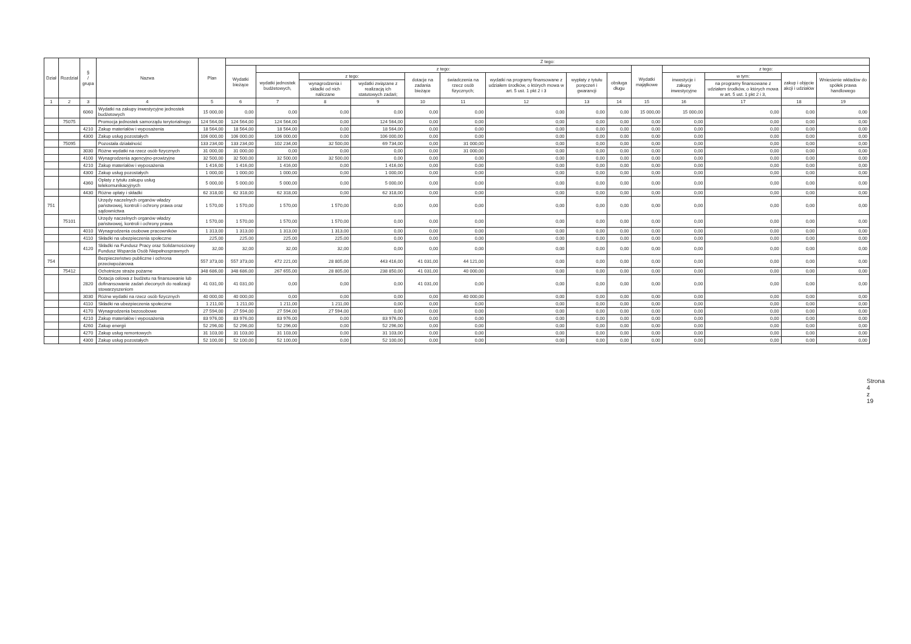| Dział | Rozdział | § / grupa | Nazwa | Plan | Z tego: | | | | | | | | | | | | | |
| --- | --- | --- | --- | --- | --- | --- | --- | --- | --- | --- | --- | --- | --- | --- | --- | --- | --- | --- |
| | | | | | Wydatki bieżące | z tego: | | | | | | | | Wydatki majątkowe | z tego: | | | |
| | | | | | | wydatki jednostek budżetowych, | z tego: | | dotacje na zadania bieżące | świadczenia na rzecz osób fizycznych; | wydatki na programy finansowane z udziałem środków, o których mowa w art. 5 ust. 1 pkt 2 i 3 | wypłaty z tytułu poręczeń i gwarancji | obsługa długu | | inwestycje i zakupy inwestycyjne | w tym: | zakup i objęcie akcji i udziałów | Wniesienie wkładów do spółek prawa handlowego |
| | | | | | | | wynagrodzenia i składki od nich naliczane | wydatki związane z realizacją ich statutowych zadań; | | | | | | | | na programy finansowane z udziałem środków, o których mowa w art. 5 ust. 1 pkt 2 i 3, | | |
| 1 | 2 | 3 | 4 | 5 | 6 | 7 | 8 | 9 | 10 | 11 | 12 | 13 | 14 | 15 | 16 | 17 | 18 | 19 |
| | | 6060 | Wydatki na zakupy inwestycyjne jednostek budżetowych | 15 000,00 | 0,00 | 0,00 | 0,00 | 0,00 | 0,00 | 0,00 | 0,00 | 0,00 | 0,00 | 15 000,00 | 15 000,00 | 0,00 | 0,00 | 0,00 |
| | 75075 | | Promocja jednostek samorządu terytorialnego | 124 564,00 | 124 564,00 | 124 564,00 | 0,00 | 124 564,00 | 0,00 | 0,00 | 0,00 | 0,00 | 0,00 | 0,00 | 0,00 | 0,00 | 0,00 | 0,00 |
| | | 4210 | Zakup materiałów i wyposażenia | 18 564,00 | 18 564,00 | 18 564,00 | 0,00 | 18 564,00 | 0,00 | 0,00 | 0,00 | 0,00 | 0,00 | 0,00 | 0,00 | 0,00 | 0,00 | 0,00 |
| | | 4300 | Zakup usług pozostałych | 106 000,00 | 106 000,00 | 106 000,00 | 0,00 | 106 000,00 | 0,00 | 0,00 | 0,00 | 0,00 | 0,00 | 0,00 | 0,00 | 0,00 | 0,00 | 0,00 |
| | 75095 | | Pozostała działalność | 133 234,00 | 133 234,00 | 102 234,00 | 32 500,00 | 69 734,00 | 0,00 | 31 000,00 | 0,00 | 0,00 | 0,00 | 0,00 | 0,00 | 0,00 | 0,00 | 0,00 |
| | | 3030 | Różne wydatki na rzecz osób fizycznych | 31 000,00 | 31 000,00 | 0,00 | 0,00 | 0,00 | 0,00 | 31 000,00 | 0,00 | 0,00 | 0,00 | 0,00 | 0,00 | 0,00 | 0,00 | 0,00 |
| | | 4100 | Wynagrodzenia agencyjno-prowizyjne | 32 500,00 | 32 500,00 | 32 500,00 | 32 500,00 | 0,00 | 0,00 | 0,00 | 0,00 | 0,00 | 0,00 | 0,00 | 0,00 | 0,00 | 0,00 | 0,00 |
| | | 4210 | Zakup materiałów i wyposażenia | 1 416,00 | 1 416,00 | 1 416,00 | 0,00 | 1 416,00 | 0,00 | 0,00 | 0,00 | 0,00 | 0,00 | 0,00 | 0,00 | 0,00 | 0,00 | 0,00 |
| | | 4300 | Zakup usług pozostałych | 1 000,00 | 1 000,00 | 1 000,00 | 0,00 | 1 000,00 | 0,00 | 0,00 | 0,00 | 0,00 | 0,00 | 0,00 | 0,00 | 0,00 | 0,00 | 0,00 |
| | | 4360 | Opłaty z tytułu zakupu usług telekomunikacyjnych | 5 000,00 | 5 000,00 | 5 000,00 | 0,00 | 5 000,00 | 0,00 | 0,00 | 0,00 | 0,00 | 0,00 | 0,00 | 0,00 | 0,00 | 0,00 | 0,00 |
| | | 4430 | Różne opłaty i składki | 62 318,00 | 62 318,00 | 62 318,00 | 0,00 | 62 318,00 | 0,00 | 0,00 | 0,00 | 0,00 | 0,00 | 0,00 | 0,00 | 0,00 | 0,00 | 0,00 |
| 751 | | | Urzędy naczelnych organów władzy państwowej, kontroli i ochrony prawa oraz sądownictwa | 1 570,00 | 1 570,00 | 1 570,00 | 1 570,00 | 0,00 | 0,00 | 0,00 | 0,00 | 0,00 | 0,00 | 0,00 | 0,00 | 0,00 | 0,00 | 0,00 |
| | 75101 | | Urzędy naczelnych organów władzy państwowej, kontroli i ochrony prawa | 1 570,00 | 1 570,00 | 1 570,00 | 1 570,00 | 0,00 | 0,00 | 0,00 | 0,00 | 0,00 | 0,00 | 0,00 | 0,00 | 0,00 | 0,00 | 0,00 |
| | | 4010 | Wynagrodzenia osobowe pracowników | 1 313,00 | 1 313,00 | 1 313,00 | 1 313,00 | 0,00 | 0,00 | 0,00 | 0,00 | 0,00 | 0,00 | 0,00 | 0,00 | 0,00 | 0,00 | 0,00 |
| | | 4110 | Składki na ubezpieczenia społeczne | 225,00 | 225,00 | 225,00 | 225,00 | 0,00 | 0,00 | 0,00 | 0,00 | 0,00 | 0,00 | 0,00 | 0,00 | 0,00 | 0,00 | 0,00 |
| | | 4120 | Składki na Fundusz Pracy oraz Solidarnościowy Fundusz Wsparcia Osób Niepełnosprawnych | 32,00 | 32,00 | 32,00 | 32,00 | 0,00 | 0,00 | 0,00 | 0,00 | 0,00 | 0,00 | 0,00 | 0,00 | 0,00 | 0,00 | 0,00 |
| 754 | | | Bezpieczeństwo publiczne i ochrona przeciwpożarowa | 557 373,00 | 557 373,00 | 472 221,00 | 28 805,00 | 443 416,00 | 41 031,00 | 44 121,00 | 0,00 | 0,00 | 0,00 | 0,00 | 0,00 | 0,00 | 0,00 | 0,00 |
| | 75412 | | Ochotnicze straże pożarne | 348 686,00 | 348 686,00 | 267 655,00 | 28 805,00 | 238 850,00 | 41 031,00 | 40 000,00 | 0,00 | 0,00 | 0,00 | 0,00 | 0,00 | 0,00 | 0,00 | 0,00 |
| | | 2820 | Dotacja celowa z budżetu na finansowanie lub dofinansowanie zadań zleconych do realizacji stowarzyszeniom | 41 031,00 | 41 031,00 | 0,00 | 0,00 | 0,00 | 41 031,00 | 0,00 | 0,00 | 0,00 | 0,00 | 0,00 | 0,00 | 0,00 | 0,00 | 0,00 |
| | | 3030 | Różne wydatki na rzecz osób fizycznych | 40 000,00 | 40 000,00 | 0,00 | 0,00 | 0,00 | 0,00 | 40 000,00 | 0,00 | 0,00 | 0,00 | 0,00 | 0,00 | 0,00 | 0,00 | 0,00 |
| | | 4110 | Składki na ubezpieczenia społeczne | 1 211,00 | 1 211,00 | 1 211,00 | 1 211,00 | 0,00 | 0,00 | 0,00 | 0,00 | 0,00 | 0,00 | 0,00 | 0,00 | 0,00 | 0,00 | 0,00 |
| | | 4170 | Wynagrodzenia bezosobowe | 27 594,00 | 27 594,00 | 27 594,00 | 27 594,00 | 0,00 | 0,00 | 0,00 | 0,00 | 0,00 | 0,00 | 0,00 | 0,00 | 0,00 | 0,00 | 0,00 |
| | | 4210 | Zakup materiałów i wyposażenia | 83 976,00 | 83 976,00 | 83 976,00 | 0,00 | 83 976,00 | 0,00 | 0,00 | 0,00 | 0,00 | 0,00 | 0,00 | 0,00 | 0,00 | 0,00 | 0,00 |
| | | 4260 | Zakup energii | 52 296,00 | 52 296,00 | 52 296,00 | 0,00 | 52 296,00 | 0,00 | 0,00 | 0,00 | 0,00 | 0,00 | 0,00 | 0,00 | 0,00 | 0,00 | 0,00 |
| | | 4270 | Zakup usług remontowych | 31 103,00 | 31 103,00 | 31 103,00 | 0,00 | 31 103,00 | 0,00 | 0,00 | 0,00 | 0,00 | 0,00 | 0,00 | 0,00 | 0,00 | 0,00 | 0,00 |
| | | 4300 | Zakup usług pozostałych | 52 100,00 | 52 100,00 | 52 100,00 | 0,00 | 52 100,00 | 0,00 | 0,00 | 0,00 | 0,00 | 0,00 | 0,00 | 0,00 | 0,00 | 0,00 | 0,00 |
Strona 4 z 19